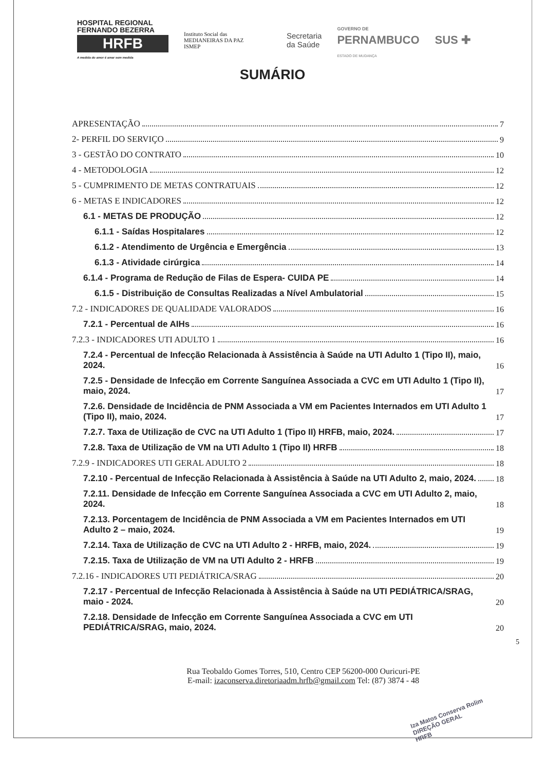HOSPITAL REGIONAL
FERNANDO BEZERRA
HRFB
A medida do amor é amar sem medida
Instituto Social das
MEDIANEIRAS DA PAZ
ISMEP
Secretaria
da Saúde
GOVERNO DE
PERNAMBUCO
ESTADO DE MUDANÇA
SUS ✚
SUMÁRIO
APRESENTAÇÃO 7
2- PERFIL DO SERVIÇO 9
3 - GESTÃO DO CONTRATO 10
4 - METODOLOGIA 12
5 - CUMPRIMENTO DE METAS CONTRATUAIS 12
6 - METAS E INDICADORES 12
6.1 - METAS DE PRODUÇÃO 12
6.1.1 - Saídas Hospitalares 12
6.1.2 - Atendimento de Urgência e Emergência 13
6.1.3 - Atividade cirúrgica 14
6.1.4 - Programa de Redução de Filas de Espera- CUIDA PE 14
6.1.5 - Distribuição de Consultas Realizadas a Nível Ambulatorial 15
7.2 - INDICADORES DE QUALIDADE VALORADOS 16
7.2.1 - Percentual de AIHs 16
7.2.3 - INDICADORES UTI ADULTO 1 16
7.2.4 - Percentual de Infecção Relacionada à Assistência à Saúde na UTI Adulto 1 (Tipo II), maio, 2024. 16
7.2.5 - Densidade de Infecção em Corrente Sanguínea Associada a CVC em UTI Adulto 1 (Tipo II), maio, 2024. 17
7.2.6. Densidade de Incidência de PNM Associada a VM em Pacientes Internados em UTI Adulto 1 (Tipo II), maio, 2024. 17
7.2.7. Taxa de Utilização de CVC na UTI Adulto 1 (Tipo II) HRFB, maio, 2024. 17
7.2.8. Taxa de Utilização de VM na UTI Adulto 1 (Tipo II) HRFB 18
7.2.9 - INDICADORES UTI GERAL ADULTO 2 18
7.2.10 - Percentual de Infecção Relacionada à Assistência à Saúde na UTI Adulto 2, maio, 2024. 18
7.2.11. Densidade de Infecção em Corrente Sanguínea Associada a CVC em UTI Adulto 2, maio, 2024. 18
7.2.13. Porcentagem de Incidência de PNM Associada a VM em Pacientes Internados em UTI Adulto 2 – maio, 2024. 19
7.2.14. Taxa de Utilização de CVC na UTI Adulto 2 - HRFB, maio, 2024. 19
7.2.15. Taxa de Utilização de VM na UTI Adulto 2 - HRFB 19
7.2.16 - INDICADORES UTI PEDIÁTRICA/SRAG 20
7.2.17 - Percentual de Infecção Relacionada à Assistência à Saúde na UTI PEDIÁTRICA/SRAG, maio - 2024. 20
7.2.18. Densidade de Infecção em Corrente Sanguínea Associada a CVC em UTI PEDIÁTRICA/SRAG, maio, 2024. 20
5
Rua Teobaldo Gomes Torres, 510, Centro CEP 56200-000 Ouricuri-PE
E-mail: izaconserva.diretoriaadm.hrfb@gmail.com Tel: (87) 3874 - 48
Iza Matos Conserva Rolim
DIREÇÃO GERAL
HRFB